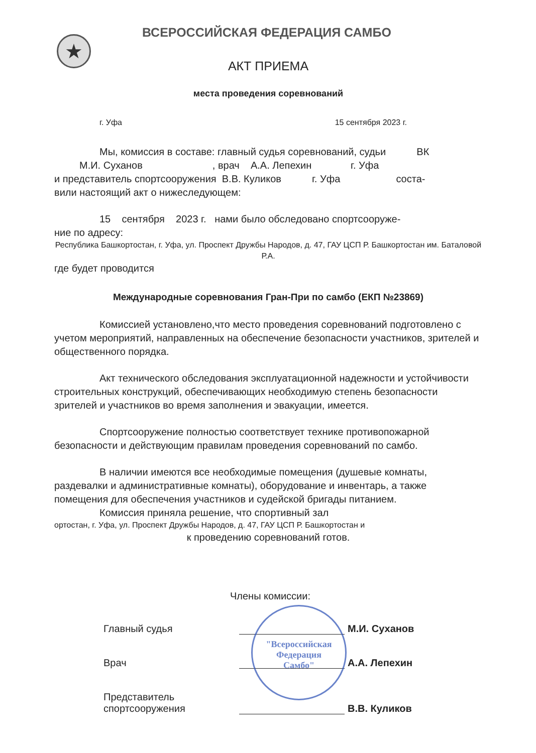★
ВСЕРОССИЙСКАЯ ФЕДЕРАЦИЯ САМБО
АКТ ПРИЕМА
места проведения соревнований
г. Уфа 15 сентября 2023 г.
Мы, комиссия в составе: главный судья соревнований, судьи ВК
М.И. Суханов , врач А.А. Лепехин г. Уфа
и представитель спортсооружения В.В. Куликов г. Уфа соста-
вили настоящий акт о нижеследующем:
15 сентября 2023 г. нами было обследовано спортсооруже-
ние по адресу:
Республика Башкортостан, г. Уфа, ул. Проспект Дружбы Народов, д. 47, ГАУ ЦСП Р. Башкортостан им. Баталовой Р.А.
где будет проводится
Международные соревнования Гран-При по самбо (ЕКП №23869)
Комиссией установлено,что место проведения соревнований подготовлено с учетом мероприятий, направленных на обеспечение безопасности участников, зрителей и общественного порядка.
Акт технического обследования эксплуатационной надежности и устойчивости строительных конструкций, обеспечивающих необходимую степень безопасности зрителей и участников во время заполнения и эвакуации, имеется.
Спортсооружение полностью соответствует технике противопожарной безопасности и действующим правилам проведения соревнований по самбо.
В наличии имеются все необходимые помещения (душевые комнаты, раздевалки и административные комнаты), оборудование и инвентарь, а также помещения для обеспечения участников и судейской бригады питанием.
Комиссия приняла решение, что спортивный зал
ортостан, г. Уфа, ул. Проспект Дружбы Народов, д. 47, ГАУ ЦСП Р. Башкортостан и
к проведению соревнований готов.
Члены комиссии:
Главный судья
М.И. Суханов
Врач
А.А. Лепехин
Представитель
спортсооружения
В.В. Куликов
"Всероссийская
Федерация
Самбо"